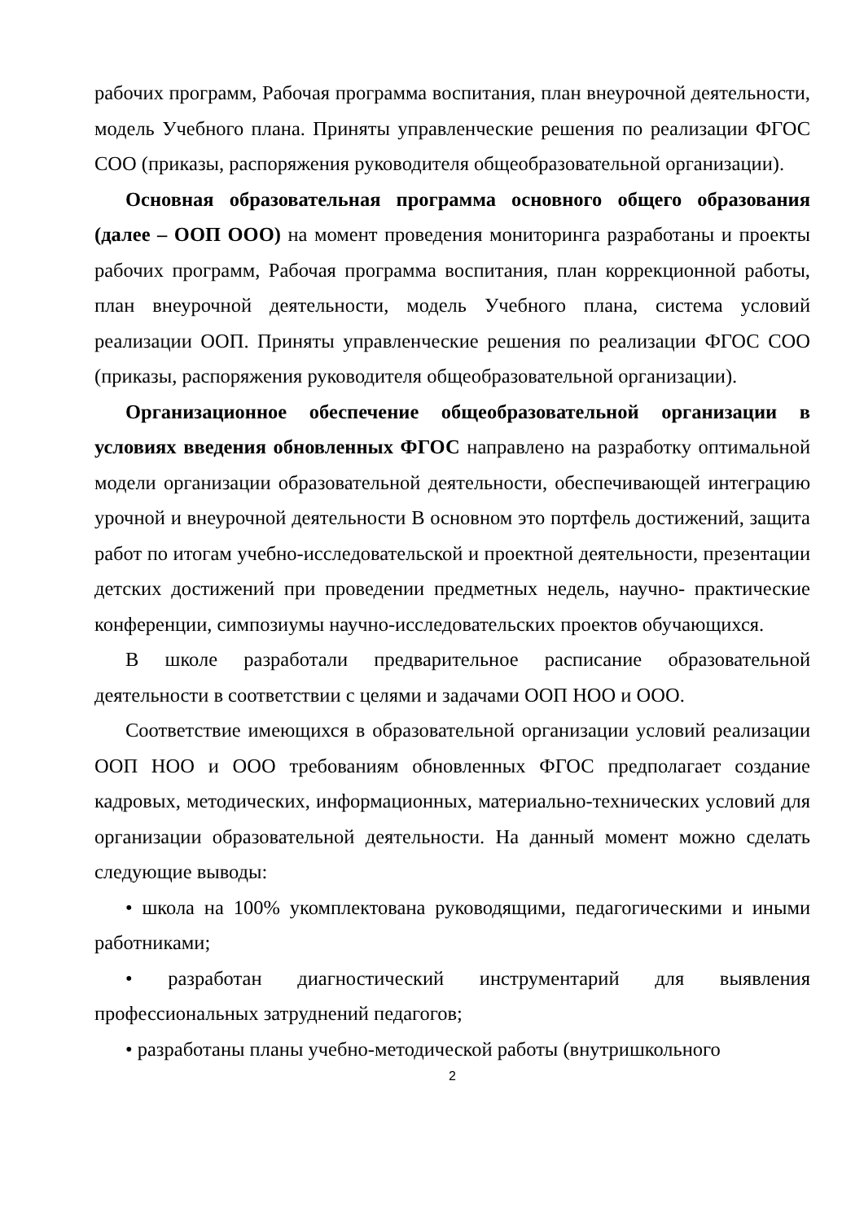рабочих программ, Рабочая программа воспитания, план внеурочной деятельности, модель Учебного плана. Приняты управленческие решения по реализации ФГОС СОО (приказы, распоряжения руководителя общеобразовательной организации).
Основная образовательная программа основного общего образования (далее – ООП ООО) на момент проведения мониторинга разработаны и проекты рабочих программ, Рабочая программа воспитания, план коррекционной работы, план внеурочной деятельности, модель Учебного плана, система условий реализации ООП. Приняты управленческие решения по реализации ФГОС СОО (приказы, распоряжения руководителя общеобразовательной организации).
Организационное обеспечение общеобразовательной организации в условиях введения обновленных ФГОС направлено на разработку оптимальной модели организации образовательной деятельности, обеспечивающей интеграцию урочной и внеурочной деятельности В основном это портфель достижений, защита работ по итогам учебно-исследовательской и проектной деятельности, презентации детских достижений при проведении предметных недель, научно- практические конференции, симпозиумы научно-исследовательских проектов обучающихся.
В школе разработали предварительное расписание образовательной деятельности в соответствии с целями и задачами ООП НОО и ООО.
Соответствие имеющихся в образовательной организации условий реализации ООП НОО и ООО требованиям обновленных ФГОС предполагает создание кадровых, методических, информационных, материально-технических условий для организации образовательной деятельности. На данный момент можно сделать следующие выводы:
• школа на 100% укомплектована руководящими, педагогическими и иными работниками;
• разработан диагностический инструментарий для выявления профессиональных затруднений педагогов;
• разработаны планы учебно-методической работы (внутришкольного
2